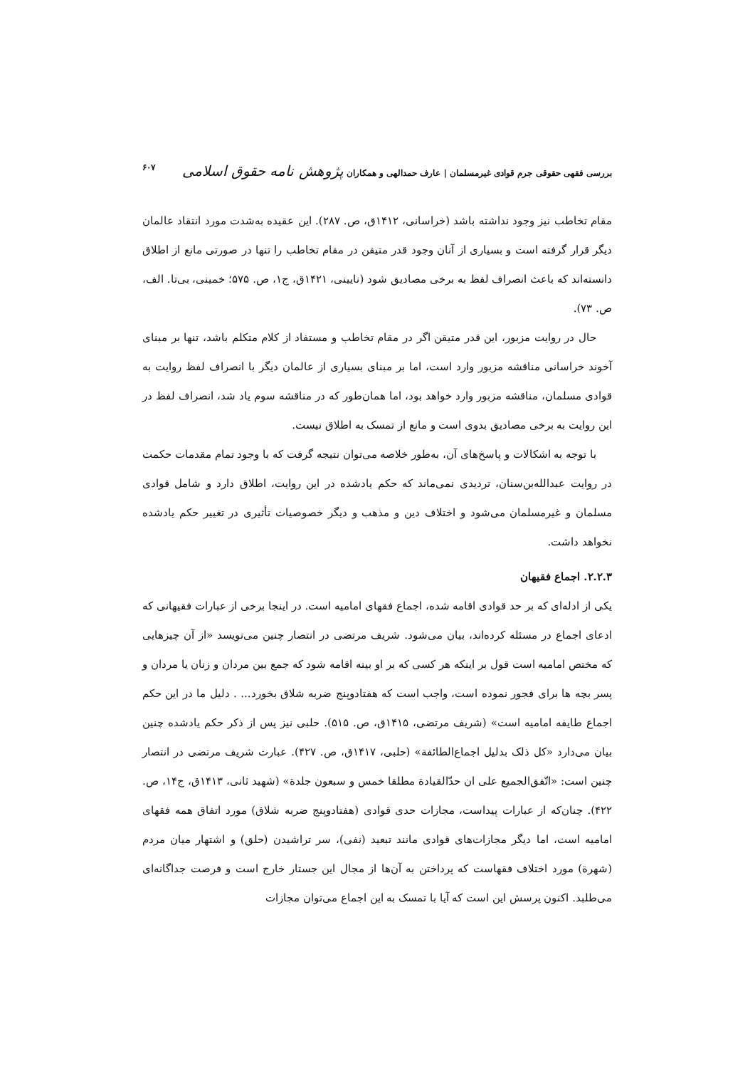بررسی فقهی حقوقی جرم قوادی غیرمسلمان | عارف حمدالهی و همکاران پژوهش نامه حقوق اسلامی ۶۰۷
مقام تخاطب نیز وجود نداشته باشد (خراسانی، ۱۴۱۲ق، ص. ۲۸۷). این عقیده به‌شدت مورد انتقاد عالمان دیگر قرار گرفته است و بسیاری از آنان وجود قدر متیقن در مقام تخاطب را تنها در صورتی مانع از اطلاق دانسته‌اند که باعث انصراف لفظ به برخی مصادیق شود (نایینی، ۱۴۲۱ق، ج۱، ص. ۵۷۵؛ خمینی، بی‌تا. الف، ص. ۷۳).
حال در روایت مزبور، این قدر متیقن اگر در مقام تخاطب و مستفاد از کلام متکلم باشد، تنها بر مبنای آخوند خراسانی مناقشه مزبور وارد است، اما بر مبنای بسیاری از عالمان دیگر با انصراف لفظ روایت به قوادی مسلمان، مناقشه مزبور وارد خواهد بود، اما همان‌طور که در مناقشه سوم یاد شد، انصراف لفظ در این روایت به برخی مصادیق بدوی است و مانع از تمسک به اطلاق نیست.
با توجه به اشکالات و پاسخ‌های آن، به‌طور خلاصه می‌توان نتیجه گرفت که با وجود تمام مقدمات حکمت در روایت عبدالله‌بن‌سنان، تردیدی نمی‌ماند که حکم یادشده در این روایت، اطلاق دارد و شامل قوادی مسلمان و غیرمسلمان می‌شود و اختلاف دین و مذهب و دیگر خصوصیات تأثیری در تغییر حکم یادشده نخواهد داشت.
۲.۲.۳. اجماع فقیهان
یکی از ادله‌ای که بر حد قوادی اقامه شده، اجماع فقهای امامیه است. در اینجا برخی از عبارات فقیهانی که ادعای اجماع در مسئله کرده‌اند، بیان می‌شود. شریف مرتضی در انتصار چنین می‌نویسد «از آن چیزهایی که مختص امامیه است قول بر اینکه هر کسی که بر او بینه اقامه شود که جمع بین مردان و زنان یا مردان و پسر بچه ها برای فجور نموده است، واجب است که هفتادوپنج ضربه شلاق بخورد... . دلیل ما در این حکم اجماع طایفه امامیه است» (شریف مرتضی، ۱۴۱۵ق، ص. ۵۱۵). حلبی نیز پس از ذکر حکم یادشده چنین بیان می‌دارد «کل ذلک بدلیل اجماع‌الطائفة» (حلبی، ۱۴۱۷ق، ص. ۴۲۷). عبارت شریف مرتضی در انتصار چنین است: «اتّفق‌الجمیع علی ان حدّالقیادة مطلقا خمس و سبعون جلدة» (شهید ثانی، ۱۴۱۳ق، ج۱۴، ص. ۴۲۲). چنان‌که از عبارات پیداست، مجازات حدی قوادی (هفتادوپنج ضربه شلاق) مورد اتفاق همه فقهای امامیه است، اما دیگر مجازات‌های قوادی مانند تبعید (نفی)، سر تراشیدن (حلق) و اشتهار میان مردم (شهرة) مورد اختلاف فقهاست که پرداختن به آن‌ها از مجال این جستار خارج است و فرصت جداگانه‌ای می‌طلبد. اکنون پرسش این است که آیا با تمسک به این اجماع می‌توان مجازات